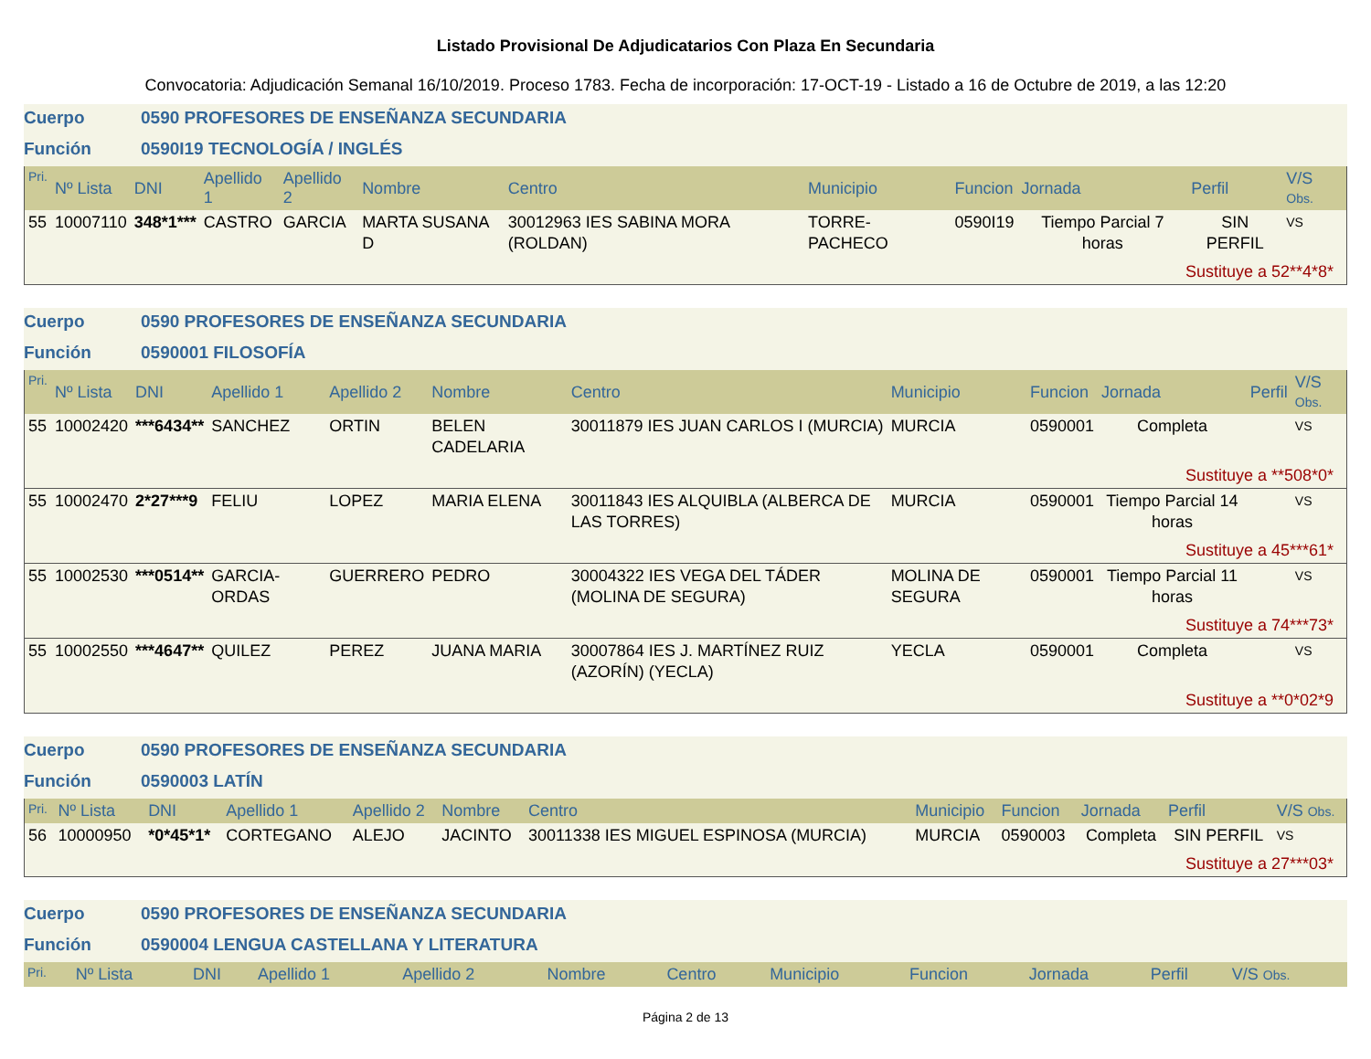Listado Provisional De Adjudicatarios Con Plaza En Secundaria
Convocatoria: Adjudicación Semanal 16/10/2019. Proceso 1783. Fecha de incorporación: 17-OCT-19 - Listado a 16 de Octubre de 2019, a las 12:20
Cuerpo 0590 PROFESORES DE ENSEÑANZA SECUNDARIA
Función 0590I19 TECNOLOGÍA / INGLÉS
| Pri. | Nº Lista | DNI | Apellido 1 | Apellido 2 | Nombre | Centro | Municipio | Funcion | Jornada | Perfil | V/S Obs. |
| --- | --- | --- | --- | --- | --- | --- | --- | --- | --- | --- | --- |
| 55 | 10007110 | 348*1*** | CASTRO | GARCIA | MARTA SUSANA D | 30012963 IES SABINA MORA (ROLDAN) | TORRE-PACHECO | 0590I19 | Tiempo Parcial 7 horas | SIN PERFIL | VS |
| Sustituye a 52**4*8* | | | | | | | | | | | |
Cuerpo 0590 PROFESORES DE ENSEÑANZA SECUNDARIA
Función 0590001 FILOSOFÍA
| Pri. | Nº Lista | DNI | Apellido 1 | Apellido 2 | Nombre | Centro | Municipio | Funcion | Jornada | Perfil | V/S Obs. |
| --- | --- | --- | --- | --- | --- | --- | --- | --- | --- | --- | --- |
| 55 | 10002420 | ***6434** | SANCHEZ | ORTIN | BELEN CADELARIA | 30011879 IES JUAN CARLOS I (MURCIA) | MURCIA | 0590001 | Completa | | VS |
| Sustituye a **508*0* | | | | | | | | | | | |
| 55 | 10002470 | 2*27***9 | FELIU | LOPEZ | MARIA ELENA | 30011843 IES ALQUIBLA (ALBERCA DE LAS TORRES) | MURCIA | 0590001 | Tiempo Parcial 14 horas | | VS |
| Sustituye a 45***61* | | | | | | | | | | | |
| 55 | 10002530 | ***0514** | GARCIA-ORDAS | GUERRERO | PEDRO | 30004322 IES VEGA DEL TÁDER (MOLINA DE SEGURA) | MOLINA DE SEGURA | 0590001 | Tiempo Parcial 11 horas | | VS |
| Sustituye a 74***73* | | | | | | | | | | | |
| 55 | 10002550 | ***4647** | QUILEZ | PEREZ | JUANA MARIA | 30007864 IES J. MARTÍNEZ RUIZ (AZORÍN) (YECLA) | YECLA | 0590001 | Completa | | VS |
| Sustituye a **0*02*9 | | | | | | | | | | | |
Cuerpo 0590 PROFESORES DE ENSEÑANZA SECUNDARIA
Función 0590003 LATÍN
| Pri. | Nº Lista | DNI | Apellido 1 | Apellido 2 | Nombre | Centro | Municipio | Funcion | Jornada | Perfil | V/S Obs. |
| --- | --- | --- | --- | --- | --- | --- | --- | --- | --- | --- | --- |
| 56 | 10000950 | *0*45*1* | CORTEGANO | ALEJO | JACINTO | 30011338 IES MIGUEL ESPINOSA (MURCIA) | MURCIA | 0590003 | Completa | SIN PERFIL | VS |
| Sustituye a 27***03* | | | | | | | | | | | |
Cuerpo 0590 PROFESORES DE ENSEÑANZA SECUNDARIA
Función 0590004 LENGUA CASTELLANA Y LITERATURA
| Pri. | Nº Lista | DNI | Apellido 1 | Apellido 2 | Nombre | Centro | Municipio | Funcion | Jornada | Perfil | V/S Obs. |
| --- | --- | --- | --- | --- | --- | --- | --- | --- | --- | --- | --- |
Página 2 de 13